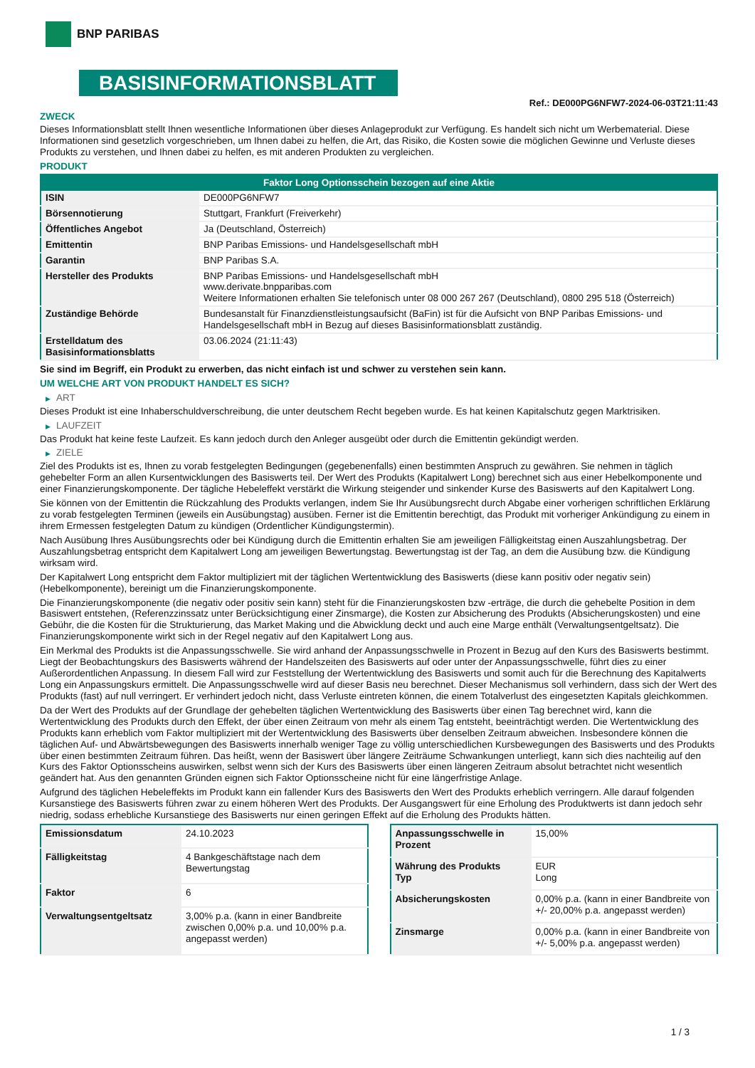BNP PARIBAS
BASISINFORMATIONSBLATT
Ref.: DE000PG6NFW7-2024-06-03T21:11:43
ZWECK
Dieses Informationsblatt stellt Ihnen wesentliche Informationen über dieses Anlageprodukt zur Verfügung. Es handelt sich nicht um Werbematerial. Diese Informationen sind gesetzlich vorgeschrieben, um Ihnen dabei zu helfen, die Art, das Risiko, die Kosten sowie die möglichen Gewinne und Verluste dieses Produkts zu verstehen, und Ihnen dabei zu helfen, es mit anderen Produkten zu vergleichen.
PRODUKT
| Faktor Long Optionsschein bezogen auf eine Aktie | |
| --- | --- |
| ISIN | DE000PG6NFW7 |
| Börsennotierung | Stuttgart, Frankfurt (Freiverkehr) |
| Öffentliches Angebot | Ja (Deutschland, Österreich) |
| Emittentin | BNP Paribas Emissions- und Handelsgesellschaft mbH |
| Garantin | BNP Paribas S.A. |
| Hersteller des Produkts | BNP Paribas Emissions- und Handelsgesellschaft mbH www.derivate.bnpparibas.com Weitere Informationen erhalten Sie telefonisch unter 08 000 267 267 (Deutschland), 0800 295 518 (Österreich) |
| Zuständige Behörde | Bundesanstalt für Finanzdienstleistungsaufsicht (BaFin) ist für die Aufsicht von BNP Paribas Emissions- und Handelsgesellschaft mbH in Bezug auf dieses Basisinformationsblatt zuständig. |
| Erstelldatum des Basisinformationsblatts | 03.06.2024 (21:11:43) |
Sie sind im Begriff, ein Produkt zu erwerben, das nicht einfach ist und schwer zu verstehen sein kann.
UM WELCHE ART VON PRODUKT HANDELT ES SICH?
▶ ART
Dieses Produkt ist eine Inhaberschuldverschreibung, die unter deutschem Recht begeben wurde. Es hat keinen Kapitalschutz gegen Marktrisiken.
▶ LAUFZEIT
Das Produkt hat keine feste Laufzeit. Es kann jedoch durch den Anleger ausgeübt oder durch die Emittentin gekündigt werden.
▶ ZIELE
Ziel des Produkts ist es, Ihnen zu vorab festgelegten Bedingungen (gegebenenfalls) einen bestimmten Anspruch zu gewähren. Sie nehmen in täglich gehebelter Form an allen Kursentwicklungen des Basiswerts teil. Der Wert des Produkts (Kapitalwert Long) berechnet sich aus einer Hebelkomponente und einer Finanzierungskomponente. Der tägliche Hebeleffekt verstärkt die Wirkung steigender und sinkender Kurse des Basiswerts auf den Kapitalwert Long.
Sie können von der Emittentin die Rückzahlung des Produkts verlangen, indem Sie Ihr Ausübungsrecht durch Abgabe einer vorherigen schriftlichen Erklärung zu vorab festgelegten Terminen (jeweils ein Ausübungstag) ausüben. Ferner ist die Emittentin berechtigt, das Produkt mit vorheriger Ankündigung zu einem in ihrem Ermessen festgelegten Datum zu kündigen (Ordentlicher Kündigungstermin).
Nach Ausübung Ihres Ausübungsrechts oder bei Kündigung durch die Emittentin erhalten Sie am jeweiligen Fälligkeitstag einen Auszahlungsbetrag. Der Auszahlungsbetrag entspricht dem Kapitalwert Long am jeweiligen Bewertungstag. Bewertungstag ist der Tag, an dem die Ausübung bzw. die Kündigung wirksam wird.
Der Kapitalwert Long entspricht dem Faktor multipliziert mit der täglichen Wertentwicklung des Basiswerts (diese kann positiv oder negativ sein) (Hebelkomponente), bereinigt um die Finanzierungskomponente.
Die Finanzierungskomponente (die negativ oder positiv sein kann) steht für die Finanzierungskosten bzw -erträge, die durch die gehebelte Position in dem Basiswert entstehen, (Referenzzinssatz unter Berücksichtigung einer Zinsmarge), die Kosten zur Absicherung des Produkts (Absicherungskosten) und eine Gebühr, die die Kosten für die Strukturierung, das Market Making und die Abwicklung deckt und auch eine Marge enthält (Verwaltungsentgeltsatz). Die Finanzierungskomponente wirkt sich in der Regel negativ auf den Kapitalwert Long aus.
Ein Merkmal des Produkts ist die Anpassungsschwelle. Sie wird anhand der Anpassungsschwelle in Prozent in Bezug auf den Kurs des Basiswerts bestimmt. Liegt der Beobachtungskurs des Basiswerts während der Handelszeiten des Basiswerts auf oder unter der Anpassungsschwelle, führt dies zu einer Außerordentlichen Anpassung. In diesem Fall wird zur Feststellung der Wertentwicklung des Basiswerts und somit auch für die Berechnung des Kapitalwerts Long ein Anpassungskurs ermittelt. Die Anpassungsschwelle wird auf dieser Basis neu berechnet. Dieser Mechanismus soll verhindern, dass sich der Wert des Produkts (fast) auf null verringert. Er verhindert jedoch nicht, dass Verluste eintreten können, die einem Totalverlust des eingesetzten Kapitals gleichkommen.
Da der Wert des Produkts auf der Grundlage der gehebelten täglichen Wertentwicklung des Basiswerts über einen Tag berechnet wird, kann die Wertentwicklung des Produkts durch den Effekt, der über einen Zeitraum von mehr als einem Tag entsteht, beeinträchtigt werden. Die Wertentwicklung des Produkts kann erheblich vom Faktor multipliziert mit der Wertentwicklung des Basiswerts über denselben Zeitraum abweichen. Insbesondere können die täglichen Auf- und Abwärtsbewegungen des Basiswerts innerhalb weniger Tage zu völlig unterschiedlichen Kursbewegungen des Basiswerts und des Produkts über einen bestimmten Zeitraum führen. Das heißt, wenn der Basiswert über längere Zeiträume Schwankungen unterliegt, kann sich dies nachteilig auf den Kurs des Faktor Optionsscheins auswirken, selbst wenn sich der Kurs des Basiswerts über einen längeren Zeitraum absolut betrachtet nicht wesentlich geändert hat. Aus den genannten Gründen eignen sich Faktor Optionsscheine nicht für eine längerfristige Anlage.
Aufgrund des täglichen Hebeleffekts im Produkt kann ein fallender Kurs des Basiswerts den Wert des Produkts erheblich verringern. Alle darauf folgenden Kursanstiege des Basiswerts führen zwar zu einem höheren Wert des Produkts. Der Ausgangswert für eine Erholung des Produktwerts ist dann jedoch sehr niedrig, sodass erhebliche Kursanstiege des Basiswerts nur einen geringen Effekt auf die Erholung des Produkts hätten.
| Emissionsdatum | 24.10.2023 |
| Fälligkeitstag | 4 Bankgeschäftstage nach dem Bewertungstag |
| Faktor | 6 |
| Verwaltungsentgeltsatz | 3,00% p.a. (kann in einer Bandbreite zwischen 0,00% p.a. und 10,00% p.a. angepasst werden) |
| Anpassungsschwelle in Prozent | 15,00% |
| Währung des Produkts Typ | EUR Long |
| Absicherungskosten | 0,00% p.a. (kann in einer Bandbreite von +/- 20,00% p.a. angepasst werden) |
| Zinsmarge | 0,00% p.a. (kann in einer Bandbreite von +/- 5,00% p.a. angepasst werden) |
1 / 3